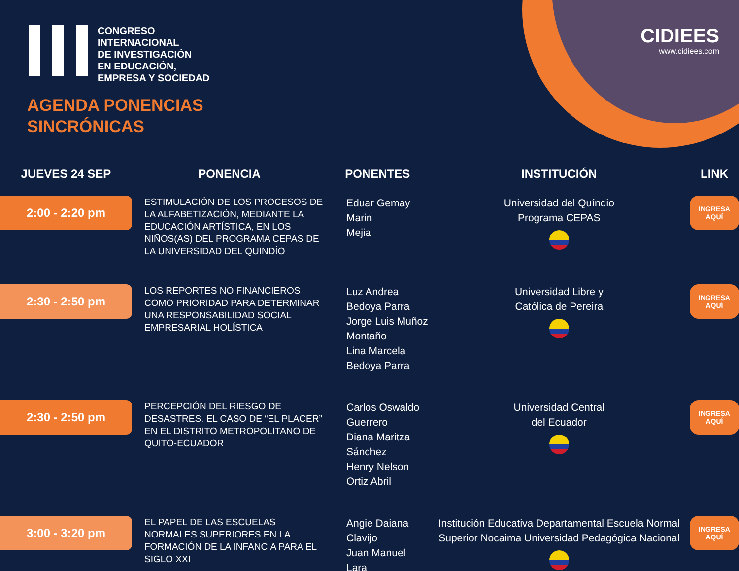CIDIEES
www.cidiees.com
CONGRESO
INTERNACIONAL
DE INVESTIGACIÓN
EN EDUCACIÓN,
EMPRESA Y SOCIEDAD
AGENDA PONENCIAS
SINCRÓNICAS
| JUEVES 24 SEP | PONENCIA | PONENTES | INSTITUCIÓN | LINK |
| --- | --- | --- | --- | --- |
| 2:00 - 2:20 pm | ESTIMULACIÓN DE LOS PROCESOS DE LA ALFABETIZACIÓN, MEDIANTE LA EDUCACIÓN ARTÍSTICA, EN LOS NIÑOS(AS) DEL PROGRAMA CEPAS DE LA UNIVERSIDAD DEL QUINDÍO | Eduar Gemay Marin Mejia | Universidad del Quíndio Programa CEPAS | INGRESA AQUÍ |
| 2:30 - 2:50 pm | LOS REPORTES NO FINANCIEROS COMO PRIORIDAD PARA DETERMINAR UNA RESPONSABILIDAD SOCIAL EMPRESARIAL HOLÍSTICA | Luz Andrea Bedoya Parra Jorge Luis Muñoz Montaño Lina Marcela Bedoya Parra | Universidad Libre y Católica de Pereira | INGRESA AQUÍ |
| 2:30 - 2:50 pm | PERCEPCIÓN DEL RIESGO DE DESASTRES. EL CASO DE “EL PLACER” EN EL DISTRITO METROPOLITANO DE QUITO-ECUADOR | Carlos Oswaldo Guerrero Diana Maritza Sánchez Henry Nelson Ortiz Abril | Universidad Central del Ecuador | INGRESA AQUÍ |
| 3:00 - 3:20 pm | EL PAPEL DE LAS ESCUELAS NORMALES SUPERIORES EN LA FORMACIÓN DE LA INFANCIA PARA EL SIGLO XXI | Angie Daiana Clavijo Juan Manuel Lara | Institución Educativa Departamental Escuela Normal Superior Nocaima Universidad Pedagógica Nacional | INGRESA AQUÍ |